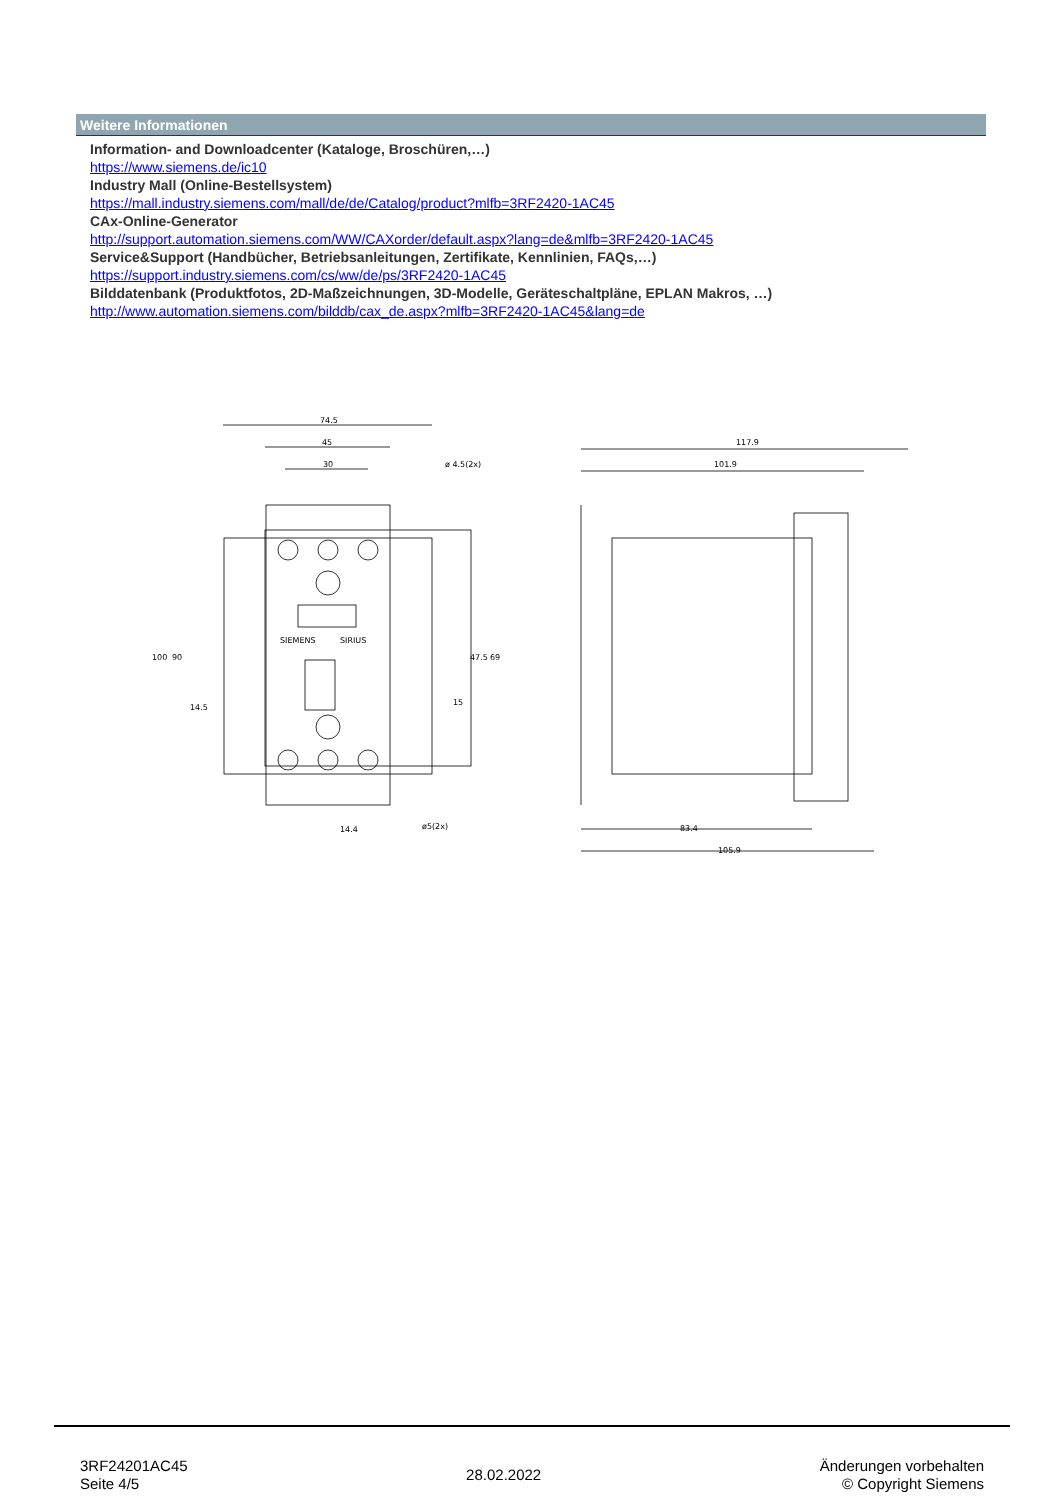Weitere Informationen
Information- and Downloadcenter (Kataloge, Broschüren,…)
https://www.siemens.de/ic10
Industry Mall (Online-Bestellsystem)
https://mall.industry.siemens.com/mall/de/de/Catalog/product?mlfb=3RF2420-1AC45
CAx-Online-Generator
http://support.automation.siemens.com/WW/CAXorder/default.aspx?lang=de&mlfb=3RF2420-1AC45
Service&Support (Handbücher, Betriebsanleitungen, Zertifikate, Kennlinien, FAQs,…)
https://support.industry.siemens.com/cs/ww/de/ps/3RF2420-1AC45
Bilddatenbank (Produktfotos, 2D-Maßzeichnungen, 3D-Modelle, Geräteschaltpläne, EPLAN Makros, …)
http://www.automation.siemens.com/bilddb/cax_de.aspx?mlfb=3RF2420-1AC45&lang=de
74.5
45
30
ø 4.5(2x)
SIEMENS
SIRIUS
ø5(2x)
14.4
117.9
101.9
83.4
105.9
100
90
14.5
47.5
69
15
3RF24201AC45
Seite 4/5
28.02.2022
Änderungen vorbehalten
© Copyright Siemens